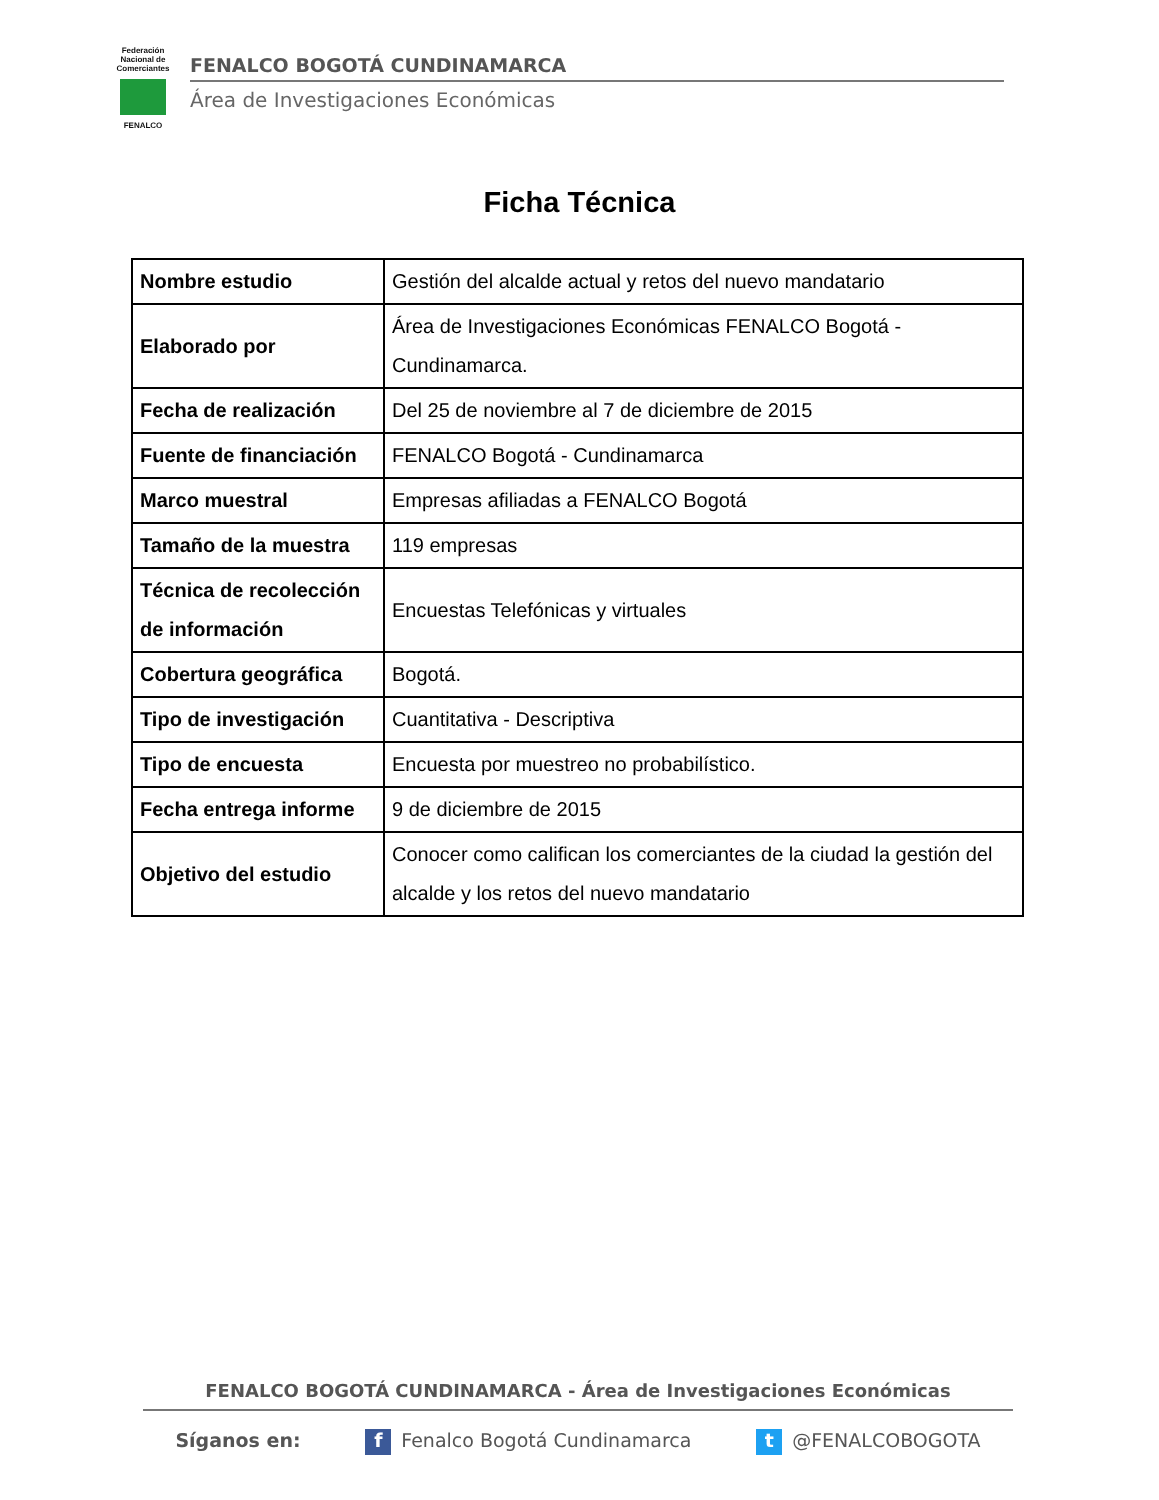Federación Nacional de Comerciantes
FENALCO
FENALCO BOGOTÁ CUNDINAMARCA
Área de Investigaciones Económicas
Ficha Técnica
| Nombre estudio | Gestión del alcalde actual y retos del nuevo mandatario |
| Elaborado por | Área de Investigaciones Económicas FENALCO Bogotá - Cundinamarca. |
| Fecha de realización | Del 25 de noviembre al 7 de diciembre de 2015 |
| Fuente de financiación | FENALCO Bogotá - Cundinamarca |
| Marco muestral | Empresas afiliadas a FENALCO Bogotá |
| Tamaño de la muestra | 119 empresas |
| Técnica de recolección de información | Encuestas Telefónicas y virtuales |
| Cobertura geográfica | Bogotá. |
| Tipo de investigación | Cuantitativa - Descriptiva |
| Tipo de encuesta | Encuesta por muestreo no probabilístico. |
| Fecha entrega informe | 9 de diciembre de 2015 |
| Objetivo del estudio | Conocer como califican los comerciantes de la ciudad la gestión del alcalde y los retos del nuevo mandatario |
FENALCO BOGOTÁ CUNDINAMARCA - Área de Investigaciones Económicas
Síganos en: f Fenalco Bogotá Cundinamarca t @FENALCOBOGOTA